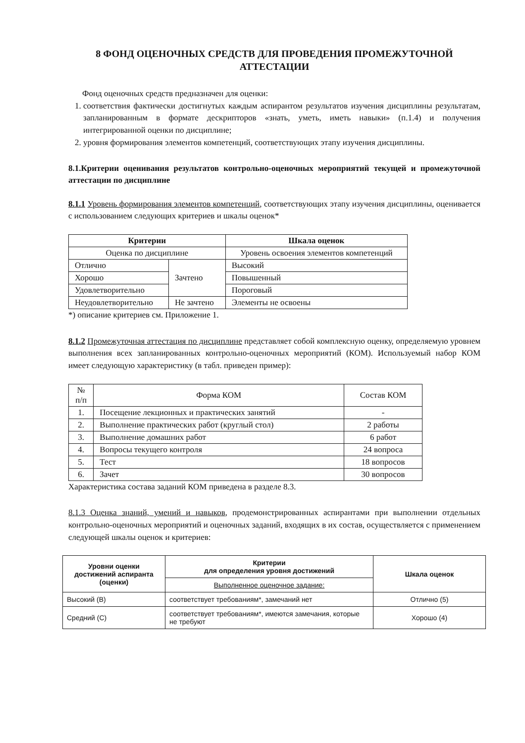8 ФОНД ОЦЕНОЧНЫХ СРЕДСТВ ДЛЯ ПРОВЕДЕНИЯ ПРОМЕЖУТОЧНОЙ
АТТЕСТАЦИИ
Фонд оценочных средств предназначен для оценки:
1. соответствия фактически достигнутых каждым аспирантом результатов изучения дисциплины результатам, запланированным в формате дескрипторов «знать, уметь, иметь навыки» (п.1.4) и получения интегрированной оценки по дисциплине;
2. уровня формирования элементов компетенций, соответствующих этапу изучения дисциплины.
8.1.Критерии оценивания результатов контрольно-оценочных мероприятий текущей и промежуточной аттестации по дисциплине
8.1.1 Уровень формирования элементов компетенций, соответствующих этапу изучения дисциплины, оценивается с использованием следующих критериев и шкалы оценок*
| Критерии | | Шкала оценок |
| --- | --- | --- |
| Оценка по дисциплине | | Уровень освоения элементов компетенций |
| Отлично | Зачтено | Высокий |
| Хорошо | | Повышенный |
| Удовлетворительно | | Пороговый |
| Неудовлетворительно | Не зачтено | Элементы не освоены |
*) описание критериев см. Приложение 1.
8.1.2 Промежуточная аттестация по дисциплине представляет собой комплексную оценку, определяемую уровнем выполнения всех запланированных контрольно-оценочных мероприятий (КОМ). Используемый набор КОМ имеет следующую характеристику (в табл. приведен пример):
| № п/п | Форма КОМ | Состав КОМ |
| --- | --- | --- |
| 1. | Посещение лекционных и практических занятий | - |
| 2. | Выполнение практических работ (круглый стол) | 2 работы |
| 3. | Выполнение домашних работ | 6 работ |
| 4. | Вопросы текущего контроля | 24 вопроса |
| 5. | Тест | 18 вопросов |
| 6. | Зачет | 30 вопросов |
Характеристика состава заданий КОМ приведена в разделе 8.3.
8.1.3 Оценка знаний, умений и навыков, продемонстрированных аспирантами при выполнении отдельных контрольно-оценочных мероприятий и оценочных заданий, входящих в их состав, осуществляется с применением следующей шкалы оценок и критериев:
| Уровни оценки достижений аспиранта (оценки) | Критерии для определения уровня достижений | Шкала оценок |
| --- | --- | --- |
| | Выполненное оценочное задание: | |
| Высокий (В) | соответствует требованиям*, замечаний нет | Отлично (5) |
| Средний (С) | соответствует требованиям*, имеются замечания, которые не требуют | Хорошо (4) |